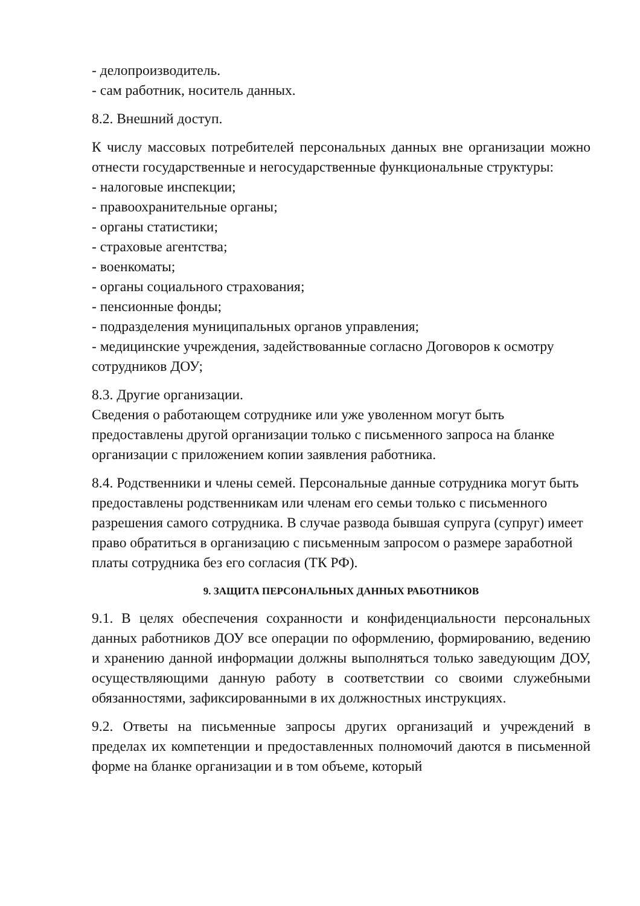- делопроизводитель.
- сам работник, носитель данных.
8.2. Внешний доступ.
К числу массовых потребителей персональных данных вне организации можно отнести государственные и негосударственные функциональные структуры:
- налоговые инспекции;
- правоохранительные органы;
- органы статистики;
- страховые агентства;
- военкоматы;
- органы социального страхования;
- пенсионные фонды;
- подразделения муниципальных органов управления;
- медицинские учреждения, задействованные согласно Договоров к осмотру сотрудников ДОУ;
8.3. Другие организации.
Сведения о работающем сотруднике или уже уволенном могут быть предоставлены другой организации только с письменного запроса на бланке организации с приложением копии заявления работника.
8.4. Родственники и члены семей. Персональные данные сотрудника могут быть предоставлены родственникам или членам его семьи только с письменного разрешения самого сотрудника. В случае развода бывшая супруга (супруг) имеет право обратиться в организацию с письменным запросом о размере заработной платы сотрудника без его согласия (ТК РФ).
9. ЗАЩИТА ПЕРСОНАЛЬНЫХ ДАННЫХ РАБОТНИКОВ
9.1. В целях обеспечения сохранности и конфиденциальности персональных данных работников ДОУ все операции по оформлению, формированию, ведению и хранению данной информации должны выполняться только заведующим ДОУ, осуществляющими данную работу в соответствии со своими служебными обязанностями, зафиксированными в их должностных инструкциях.
9.2. Ответы на письменные запросы других организаций и учреждений в пределах их компетенции и предоставленных полномочий даются в письменной форме на бланке организации и в том объеме, который